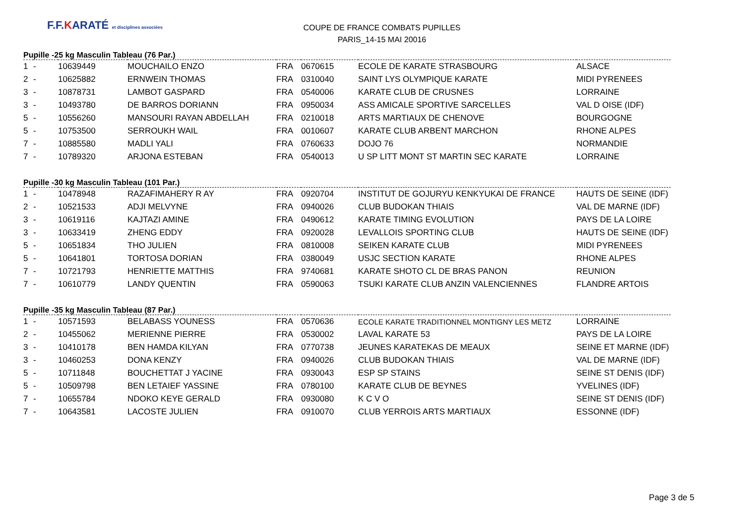F.F.KARATÉ et disciplines associées
COUPE DE FRANCE COMBATS PUPILLES
PARIS_14-15 MAI 20016
Pupille -25 kg Masculin Tableau (76 Par.)
| 1 | - | 10639449 | MOUCHAILO ENZO | FRA | 0670615 | ECOLE DE KARATE STRASBOURG | ALSACE |
| 2 | - | 10625882 | ERNWEIN THOMAS | FRA | 0310040 | SAINT LYS OLYMPIQUE KARATE | MIDI PYRENEES |
| 3 | - | 10878731 | LAMBOT GASPARD | FRA | 0540006 | KARATE CLUB DE CRUSNES | LORRAINE |
| 3 | - | 10493780 | DE BARROS DORIANN | FRA | 0950034 | ASS AMICALE SPORTIVE SARCELLES | VAL D OISE (IDF) |
| 5 | - | 10556260 | MANSOURI RAYAN ABDELLAH | FRA | 0210018 | ARTS MARTIAUX DE CHENOVE | BOURGOGNE |
| 5 | - | 10753500 | SERROUKH WAIL | FRA | 0010607 | KARATE CLUB ARBENT MARCHON | RHONE ALPES |
| 7 | - | 10885580 | MADLI YALI | FRA | 0760633 | DOJO 76 | NORMANDIE |
| 7 | - | 10789320 | ARJONA ESTEBAN | FRA | 0540013 | U SP LITT MONT ST MARTIN SEC KARATE | LORRAINE |
Pupille -30 kg Masculin Tableau (101 Par.)
| 1 | - | 10478948 | RAZAFIMAHERY R AY | FRA | 0920704 | INSTITUT DE GOJURYU KENKYUKAI DE FRANCE | HAUTS DE SEINE (IDF) |
| 2 | - | 10521533 | ADJI MELVYNE | FRA | 0940026 | CLUB BUDOKAN THIAIS | VAL DE MARNE (IDF) |
| 3 | - | 10619116 | KAJTAZI AMINE | FRA | 0490612 | KARATE TIMING EVOLUTION | PAYS DE LA LOIRE |
| 3 | - | 10633419 | ZHENG EDDY | FRA | 0920028 | LEVALLOIS SPORTING CLUB | HAUTS DE SEINE (IDF) |
| 5 | - | 10651834 | THO JULIEN | FRA | 0810008 | SEIKEN KARATE CLUB | MIDI PYRENEES |
| 5 | - | 10641801 | TORTOSA DORIAN | FRA | 0380049 | USJC SECTION KARATE | RHONE ALPES |
| 7 | - | 10721793 | HENRIETTE MATTHIS | FRA | 9740681 | KARATE SHOTO CL DE BRAS PANON | REUNION |
| 7 | - | 10610779 | LANDY QUENTIN | FRA | 0590063 | TSUKI KARATE CLUB ANZIN VALENCIENNES | FLANDRE ARTOIS |
Pupille -35 kg Masculin Tableau (87 Par.)
| 1 | - | 10571593 | BELABASS YOUNESS | FRA | 0570636 | ECOLE KARATE TRADITIONNEL MONTIGNY LES METZ | LORRAINE |
| 2 | - | 10455062 | MERIENNE PIERRE | FRA | 0530002 | LAVAL KARATE 53 | PAYS DE LA LOIRE |
| 3 | - | 10410178 | BEN HAMDA KILYAN | FRA | 0770738 | JEUNES KARATEKAS DE MEAUX | SEINE ET MARNE (IDF) |
| 3 | - | 10460253 | DONA KENZY | FRA | 0940026 | CLUB BUDOKAN THIAIS | VAL DE MARNE (IDF) |
| 5 | - | 10711848 | BOUCHETTAT J YACINE | FRA | 0930043 | ESP SP STAINS | SEINE ST DENIS (IDF) |
| 5 | - | 10509798 | BEN LETAIEF YASSINE | FRA | 0780100 | KARATE CLUB DE BEYNES | YVELINES (IDF) |
| 7 | - | 10655784 | NDOKO KEYE GERALD | FRA | 0930080 | K C V O | SEINE ST DENIS (IDF) |
| 7 | - | 10643581 | LACOSTE JULIEN | FRA | 0910070 | CLUB YERROIS ARTS MARTIAUX | ESSONNE (IDF) |
Page 3 de 5